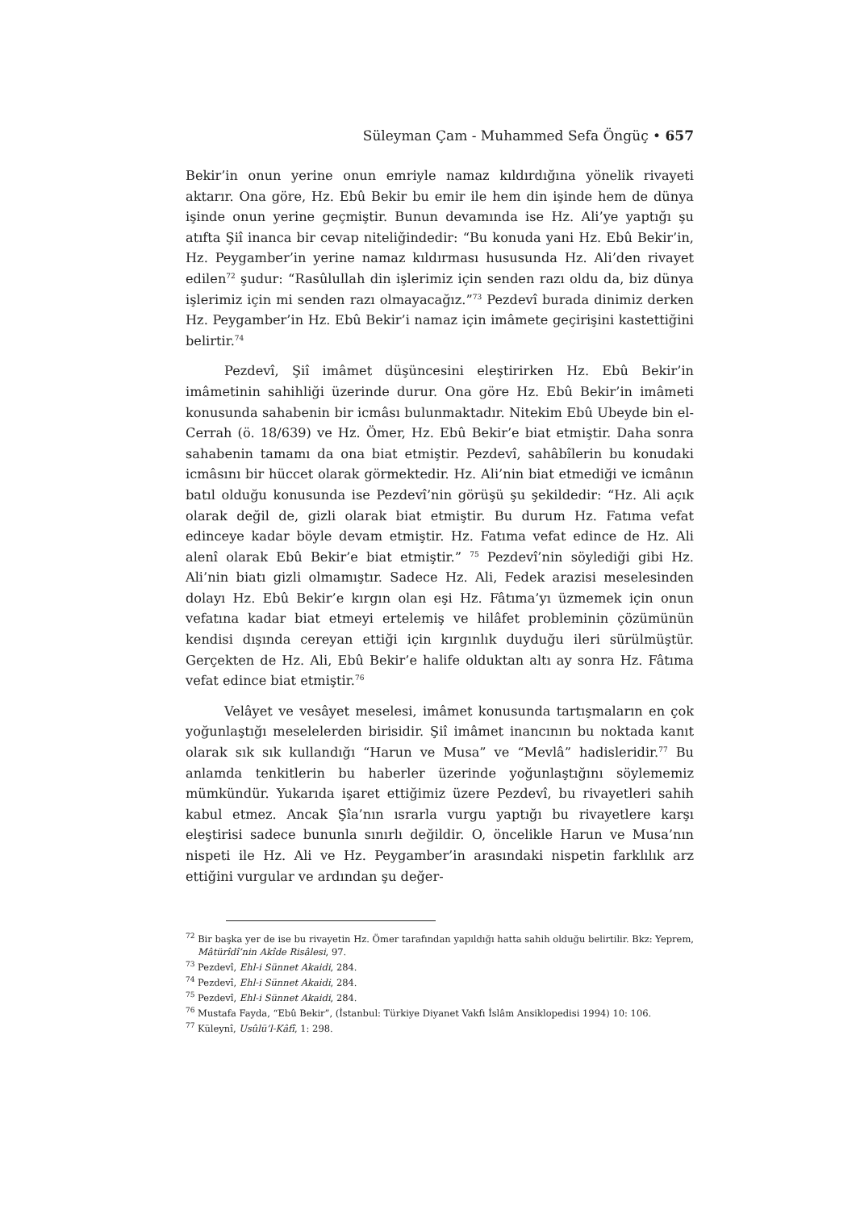Süleyman Çam - Muhammed Sefa Öngüç • 657
Bekir’in onun yerine onun emriyle namaz kıldırdığına yönelik rivayeti aktarır. Ona göre, Hz. Ebû Bekir bu emir ile hem din işinde hem de dünya işinde onun yerine geçmiştir. Bunun devamında ise Hz. Ali’ye yaptığı şu atıfta Şiî inanca bir cevap niteliğindedir: “Bu konuda yani Hz. Ebû Bekir’in, Hz. Peygamber’in yerine namaz kıldırması hususunda Hz. Ali’den rivayet edilen<sup>72</sup> şudur: “Rasûlullah din işlerimiz için senden razı oldu da, biz dünya işlerimiz için mi senden razı olmayacağız.”<sup>73</sup> Pezdevî burada dinimiz derken Hz. Peygamber’in Hz. Ebû Bekir’i namaz için imâmete geçirişini kastettiğini belirtir.<sup>74</sup>
Pezdevî, Şiî imâmet düşüncesini eleştirirken Hz. Ebû Bekir’in imâmetinin sahihliği üzerinde durur. Ona göre Hz. Ebû Bekir’in imâmeti konusunda sahabenin bir icmâsı bulunmaktadır. Nitekim Ebû Ubeyde bin el-Cerrah (ö. 18/639) ve Hz. Ömer, Hz. Ebû Bekir’e biat etmiştir. Daha sonra sahabenin tamamı da ona biat etmiştir. Pezdevî, sahâbîlerin bu konudaki icmâsını bir hüccet olarak görmektedir. Hz. Ali’nin biat etmediği ve icmânın batıl olduğu konusunda ise Pezdevî’nin görüşü şu şekildedir: “Hz. Ali açık olarak değil de, gizli olarak biat etmiştir. Bu durum Hz. Fatıma vefat edinceye kadar böyle devam etmiştir. Hz. Fatıma vefat edince de Hz. Ali alenî olarak Ebû Bekir’e biat etmiştir.” <sup>75</sup> Pezdevî’nin söylediği gibi Hz. Ali’nin biatı gizli olmamıştır. Sadece Hz. Ali, Fedek arazisi meselesinden dolayı Hz. Ebû Bekir’e kırgın olan eşi Hz. Fâtıma’yı üzmemek için onun vefatına kadar biat etmeyi ertelemiş ve hilâfet probleminin çözümünün kendisi dışında cereyan ettiği için kırgınlık duyduğu ileri sürülmüştür. Gerçekten de Hz. Ali, Ebû Bekir’e halife olduktan altı ay sonra Hz. Fâtıma vefat edince biat etmiştir.<sup>76</sup>
Velâyet ve vesâyet meselesi, imâmet konusunda tartışmaların en çok yoğunlaştığı meselelerden birisidir. Şiî imâmet inancının bu noktada kanıt olarak sık sık kullandığı “Harun ve Musa” ve “Mevlâ” hadisleridir.<sup>77</sup> Bu anlamda tenkitlerin bu haberler üzerinde yoğunlaştığını söylememiz mümkündür. Yukarıda işaret ettiğimiz üzere Pezdevî, bu rivayetleri sahih kabul etmez. Ancak Şîa’nın ısrarla vurgu yaptığı bu rivayetlere karşı eleştirisi sadece bununla sınırlı değildir. O, öncelikle Harun ve Musa’nın nispeti ile Hz. Ali ve Hz. Peygamber’in arasındaki nispetin farklılık arz ettiğini vurgular ve ardından şu değer-
<sup>72</sup> Bir başka yer de ise bu rivayetin Hz. Ömer tarafından yapıldığı hatta sahih olduğu belirtilir. Bkz: Yeprem, Mâtürîdî’nin Akîde Risâlesi, 97.
<sup>73</sup> Pezdevî, Ehl-i Sünnet Akaidi, 284.
<sup>74</sup> Pezdevî, Ehl-i Sünnet Akaidi, 284.
<sup>75</sup> Pezdevî, Ehl-i Sünnet Akaidi, 284.
<sup>76</sup> Mustafa Fayda, “Ebû Bekir”, (İstanbul: Türkiye Diyanet Vakfı İslâm Ansiklopedisi 1994) 10: 106.
<sup>77</sup> Küleynî, Usûlü’l-Kâfî, 1: 298.